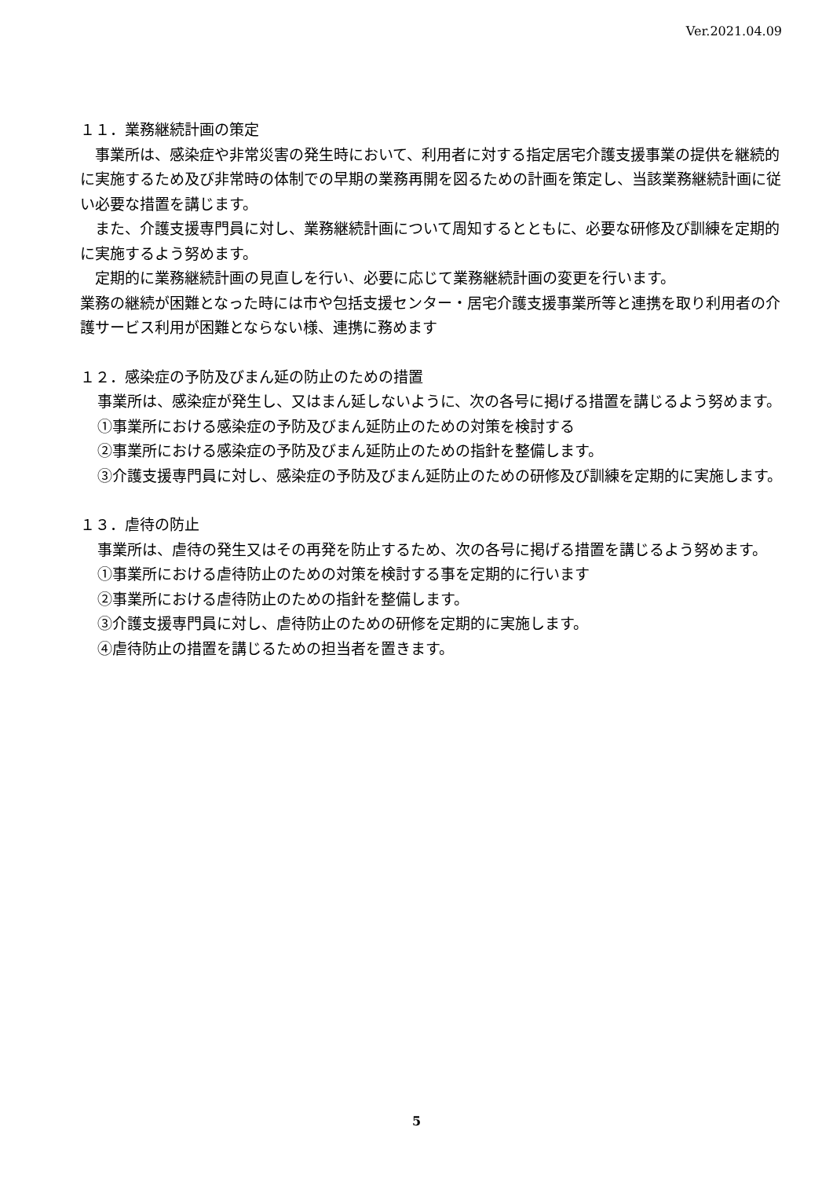Ver.2021.04.09
１１．業務継続計画の策定
　事業所は、感染症や非常災害の発生時において、利用者に対する指定居宅介護支援事業の提供を継続的に実施するため及び非常時の体制での早期の業務再開を図るための計画を策定し、当該業務継続計画に従い必要な措置を講じます。
　また、介護支援専門員に対し、業務継続計画について周知するとともに、必要な研修及び訓練を定期的に実施するよう努めます。
　定期的に業務継続計画の見直しを行い、必要に応じて業務継続計画の変更を行います。
業務の継続が困難となった時には市や包括支援センター・居宅介護支援事業所等と連携を取り利用者の介護サービス利用が困難とならない様、連携に務めます
１２．感染症の予防及びまん延の防止のための措置
事業所は、感染症が発生し、又はまん延しないように、次の各号に掲げる措置を講じるよう努めます。
①事業所における感染症の予防及びまん延防止のための対策を検討する
②事業所における感染症の予防及びまん延防止のための指針を整備します。
③介護支援専門員に対し、感染症の予防及びまん延防止のための研修及び訓練を定期的に実施します。
１３．虐待の防止
事業所は、虐待の発生又はその再発を防止するため、次の各号に掲げる措置を講じるよう努めます。
①事業所における虐待防止のための対策を検討する事を定期的に行います
②事業所における虐待防止のための指針を整備します。
③介護支援専門員に対し、虐待防止のための研修を定期的に実施します。
④虐待防止の措置を講じるための担当者を置きます。
5